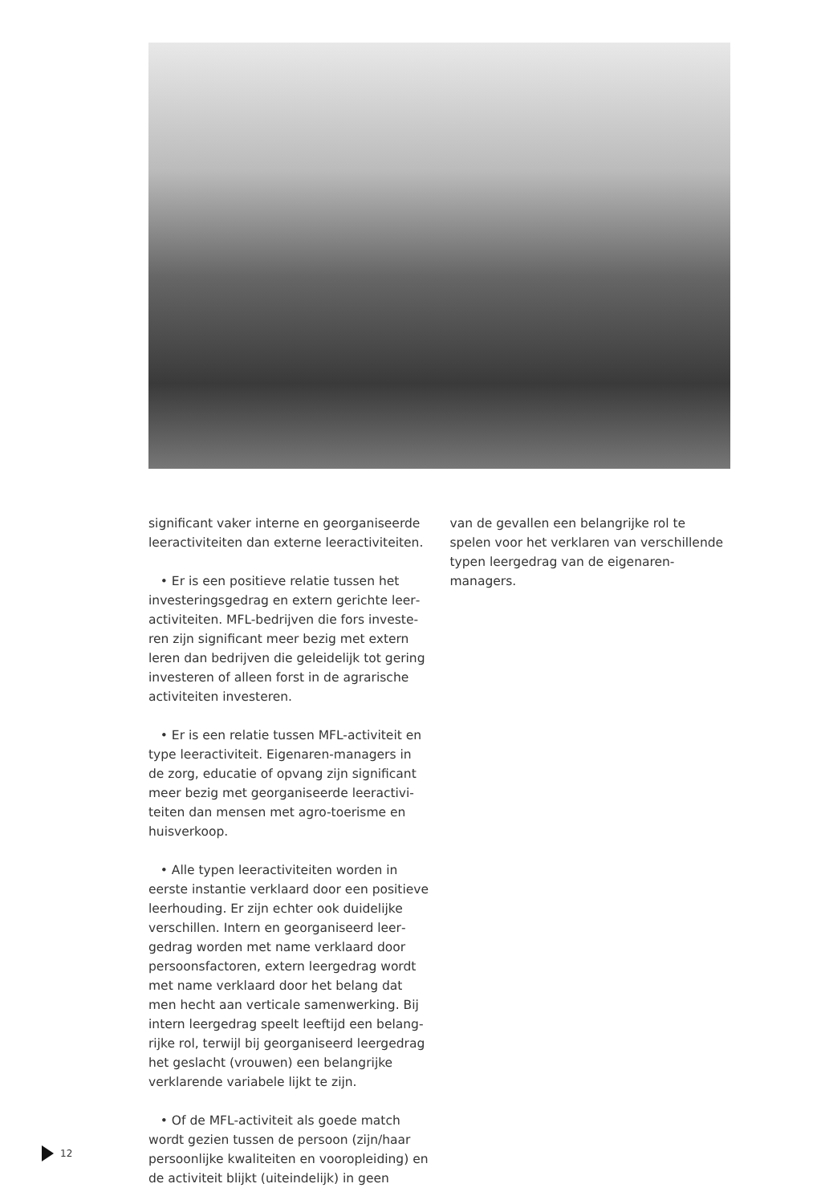significant vaker interne en georganiseerde leeractiviteiten dan externe leeractiviteiten.
• Er is een positieve relatie tussen het investeringsgedrag en extern gerichte leer­activiteiten. MFL-bedrijven die fors investe­ren zijn significant meer bezig met extern leren dan bedrijven die geleidelijk tot gering investeren of alleen forst in de agrarische activiteiten investeren.
• Er is een relatie tussen MFL-activiteit en type leeractiviteit. Eigenaren-managers in de zorg, educatie of opvang zijn significant meer bezig met georganiseerde leeractivi­teiten dan mensen met agro-toerisme en huisverkoop.
• Alle typen leeractiviteiten worden in eerste instantie verklaard door een positieve leerhouding. Er zijn echter ook duidelijke verschillen. Intern en georganiseerd leer­gedrag worden met name verklaard door persoonsfactoren, extern leergedrag wordt met name verklaard door het belang dat men hecht aan verticale samenwerking. Bij intern leergedrag speelt leeftijd een belang­rijke rol, terwijl bij georganiseerd leerge­drag het geslacht (vrouwen) een belangrijke verklarende variabele lijkt te zijn.
• Of de MFL-activiteit als goede match wordt gezien tussen de persoon (zijn/haar persoonlijke kwaliteiten en vooropleiding) en de activiteit blijkt (uiteindelijk) in geen
van de gevallen een belangrijke rol te spelen voor het verklaren van verschillende typen leergedrag van de eigenaren-managers.
12